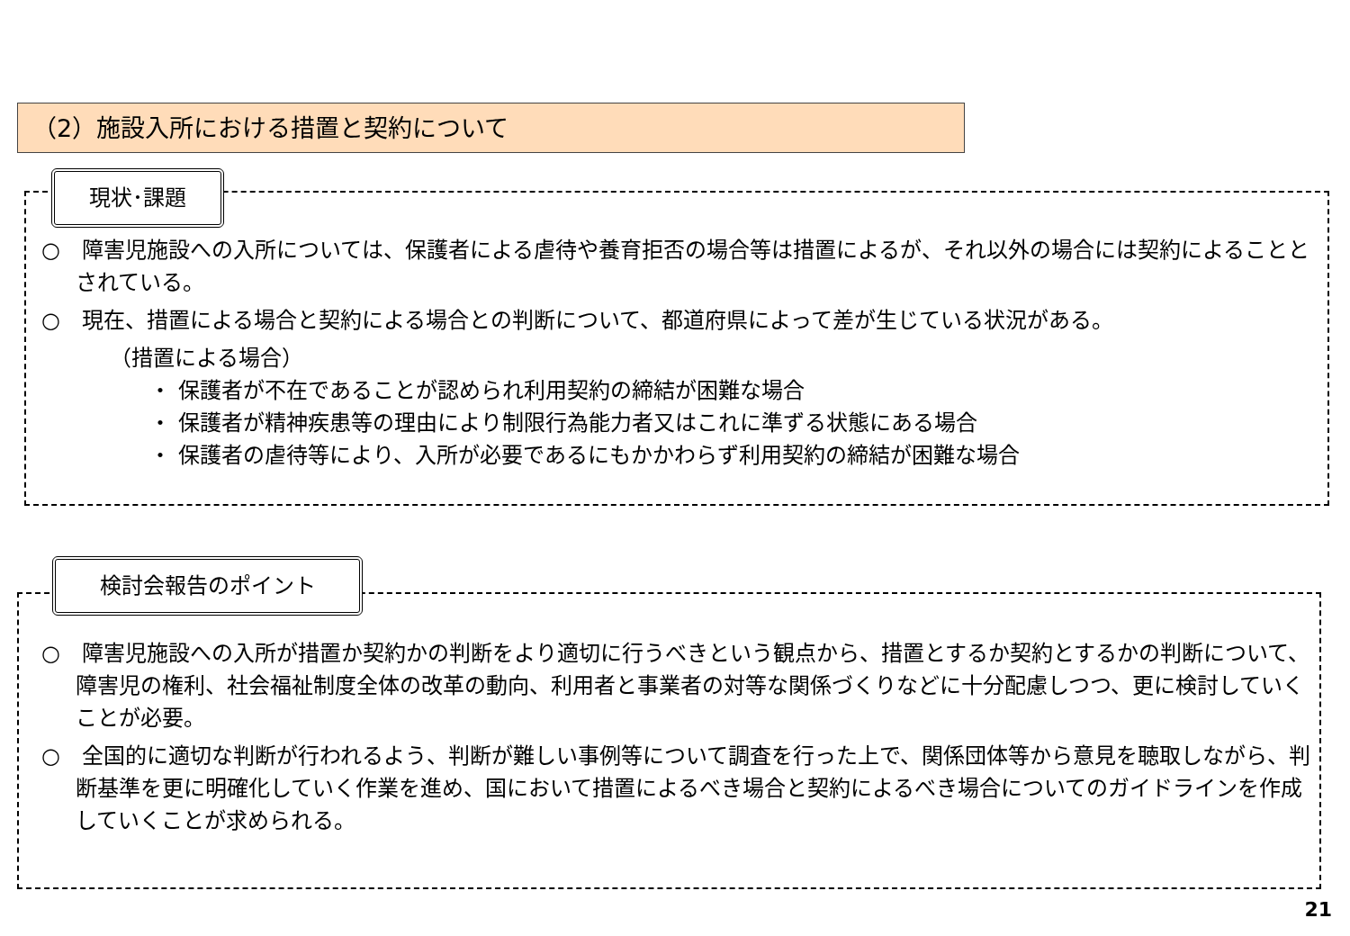（2）施設入所における措置と契約について
現状･課題
○　障害児施設への入所については、保護者による虐待や養育拒否の場合等は措置によるが、それ以外の場合には契約によることとされている。
○　現在、措置による場合と契約による場合との判断について、都道府県によって差が生じている状況がある。
（措置による場合）
・ 保護者が不在であることが認められ利用契約の締結が困難な場合
・ 保護者が精神疾患等の理由により制限行為能力者又はこれに準ずる状態にある場合
・ 保護者の虐待等により、入所が必要であるにもかかわらず利用契約の締結が困難な場合
検討会報告のポイント
○　障害児施設への入所が措置か契約かの判断をより適切に行うべきという観点から、措置とするか契約とするかの判断について、障害児の権利、社会福祉制度全体の改革の動向、利用者と事業者の対等な関係づくりなどに十分配慮しつつ、更に検討していくことが必要。
○　全国的に適切な判断が行われるよう、判断が難しい事例等について調査を行った上で、関係団体等から意見を聴取しながら、判断基準を更に明確化していく作業を進め、国において措置によるべき場合と契約によるべき場合についてのガイドラインを作成していくことが求められる。
21